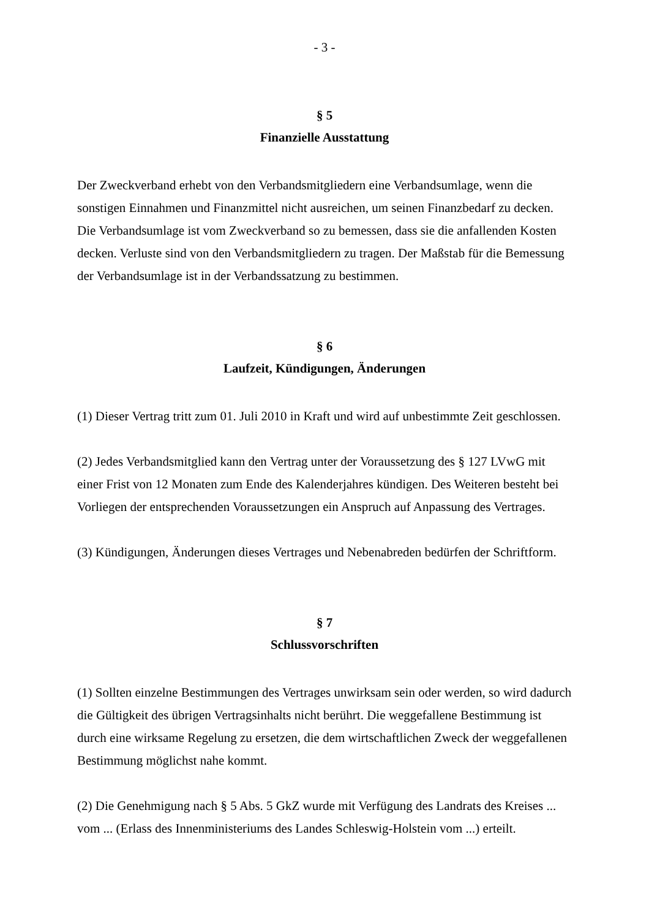- 3 -
§ 5
Finanzielle Ausstattung
Der Zweckverband erhebt von den Verbandsmitgliedern eine Verbandsumlage, wenn die sonstigen Einnahmen und Finanzmittel nicht ausreichen, um seinen Finanzbedarf zu decken. Die Verbandsumlage ist vom Zweckverband so zu bemessen, dass sie die anfallenden Kosten decken. Verluste sind von den Verbandsmitgliedern zu tragen. Der Maßstab für die Bemessung der Verbandsumlage ist in der Verbandssatzung zu bestimmen.
§ 6
Laufzeit, Kündigungen, Änderungen
(1) Dieser Vertrag tritt zum 01. Juli 2010 in Kraft und wird auf unbestimmte Zeit geschlossen.
(2) Jedes Verbandsmitglied kann den Vertrag unter der Voraussetzung des § 127 LVwG mit einer Frist von 12 Monaten zum Ende des Kalenderjahres kündigen. Des Weiteren besteht bei Vorliegen der entsprechenden Voraussetzungen ein Anspruch auf Anpassung des Vertrages.
(3) Kündigungen, Änderungen dieses Vertrages und Nebenabreden bedürfen der Schriftform.
§ 7
Schlussvorschriften
(1) Sollten einzelne Bestimmungen des Vertrages unwirksam sein oder werden, so wird dadurch die Gültigkeit des übrigen Vertragsinhalts nicht berührt. Die weggefallene Bestimmung ist durch eine wirksame Regelung zu ersetzen, die dem wirtschaftlichen Zweck der weggefallenen Bestimmung möglichst nahe kommt.
(2) Die Genehmigung nach § 5 Abs. 5 GkZ wurde mit Verfügung des Landrats des Kreises ... vom ... (Erlass des Innenministeriums des Landes Schleswig-Holstein vom ...) erteilt.